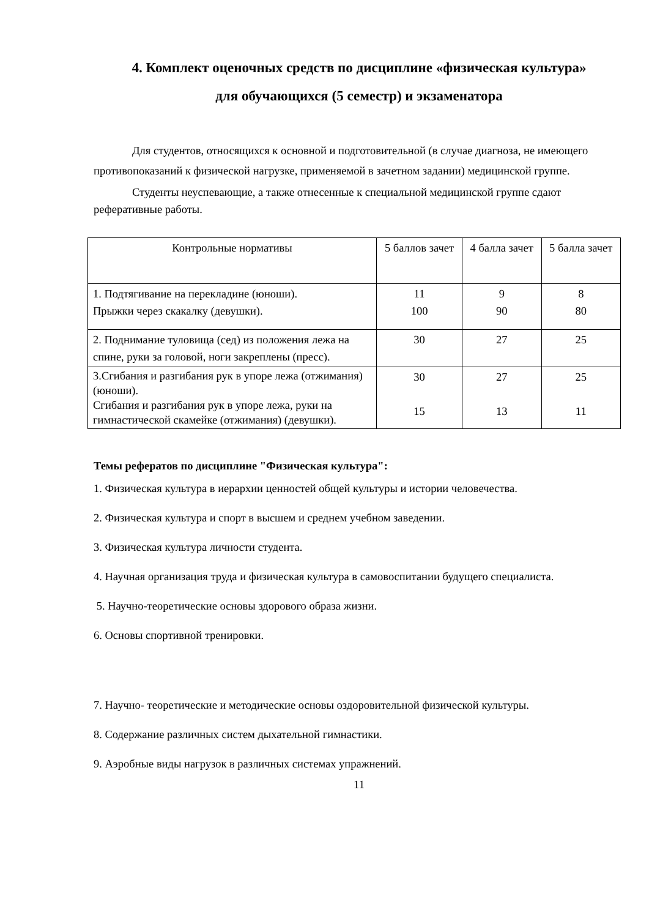4. Комплект оценочных средств по дисциплине «физическая культура»
для обучающихся (5 семестр) и экзаменатора
Для студентов, относящихся к основной и подготовительной (в случае диагноза, не имеющего противопоказаний к физической нагрузке, применяемой в зачетном задании) медицинской группе.
Студенты неуспевающие, а также отнесенные к специальной медицинской группе сдают реферативные работы.
| Контрольные нормативы | 5 баллов зачет | 4 балла зачет | 5 балла зачет |
| 1. Подтягивание на перекладине (юноши). Прыжки через скакалку (девушки). | 11 100 | 9 90 | 8 80 |
| 2. Поднимание туловища (сед) из положения лежа на спине, руки за головой, ноги закреплены (пресс). | 30 | 27 | 25 |
| 3.Сгибания и разгибания рук в упоре лежа (отжимания) (юноши). Сгибания и разгибания рук в упоре лежа, руки на гимнастической скамейке (отжимания) (девушки). | 30 15 | 27 13 | 25 11 |
Темы рефератов по дисциплине "Физическая культура":
1. Физическая культура в иерархии ценностей общей культуры и истории человечества.
2. Физическая культура и спорт в высшем и среднем учебном заведении.
3. Физическая культура личности студента.
4. Научная организация труда и физическая культура в самовоспитании будущего специалиста.
5. Научно-теоретические основы здорового образа жизни.
6. Основы спортивной тренировки.
7. Научно- теоретические и методические основы оздоровительной физической культуры.
8. Содержание различных систем дыхательной гимнастики.
9. Аэробные виды нагрузок в различных системах упражнений.
11